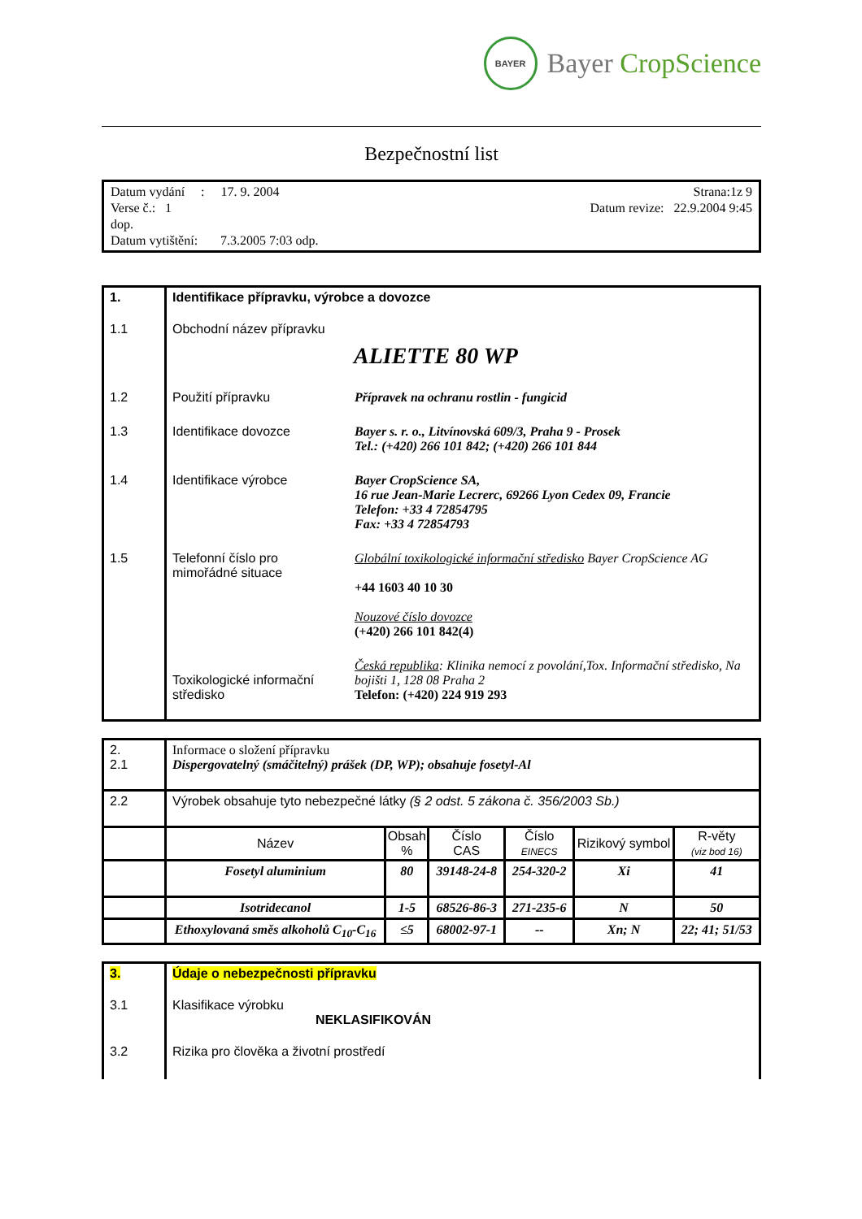BAYER
Bayer CropScience
Bezpečnostní list
Datum vydání : 17. 9. 2004
Verse č.: 1
dop.
Datum vytištění: 7.3.2005 7:03 odp.
Strana:1z 9
Datum revize: 22.9.2004 9:45
| 1. | Identifikace přípravku, výrobce a dovozce | |
| 1.1 | Obchodní název přípravku ALIETTE 80 WP | |
| 1.2 | Použití přípravku | Přípravek na ochranu rostlin - fungicid |
| 1.3 | Identifikace dovozce | Bayer s. r. o., Litvínovská 609/3, Praha 9 - Prosek Tel.: (+420) 266 101 842; (+420) 266 101 844 |
| 1.4 | Identifikace výrobce | Bayer CropScience SA, 16 rue Jean-Marie Lecrerc, 69266 Lyon Cedex 09, Francie Telefon: +33 4 72854795 Fax: +33 4 72854793 |
| 1.5 | Telefonní číslo pro mimořádné situace | Globální toxikologické informační středisko Bayer CropScience AG +44 1603 40 10 30 Nouzové číslo dovozce (+420) 266 101 842(4) |
| | Toxikologické informační středisko | Česká republika : Klinika nemocí z povolání,Tox. Informační středisko, Na bojišti 1, 128 08 Praha 2 Telefon: (+420) 224 919 293 |
| 2. 2.1 | Informace o složení přípravku Dispergovatelný (smáčitelný) prášek (DP, WP); obsahuje fosetyl-Al | | | | | |
| 2.2 | Výrobek obsahuje tyto nebezpečné látky (§ 2 odst. 5 zákona č. 356/2003 Sb.) | | | | | |
| | Název | Obsah % | Číslo CAS | Číslo EINECS | Rizikový symbol | R-věty (viz bod 16) |
| | Fosetyl aluminium | 80 | 39148-24-8 | 254-320-2 | Xi | 41 |
| | Isotridecanol | 1-5 | 68526-86-3 | 271-235-6 | N | 50 |
| | Ethoxylovaná směs alkoholů C<sub>10</sub>-C<sub>16</sub> | ≤5 | 68002-97-1 | -- | Xn; N | 22; 41; 51/53 |
| 3. | Údaje o nebezpečnosti přípravku |
| 3.1 | Klasifikace výrobku NEKLASIFIKOVÁN |
| 3.2 | Rizika pro člověka a životní prostředí |